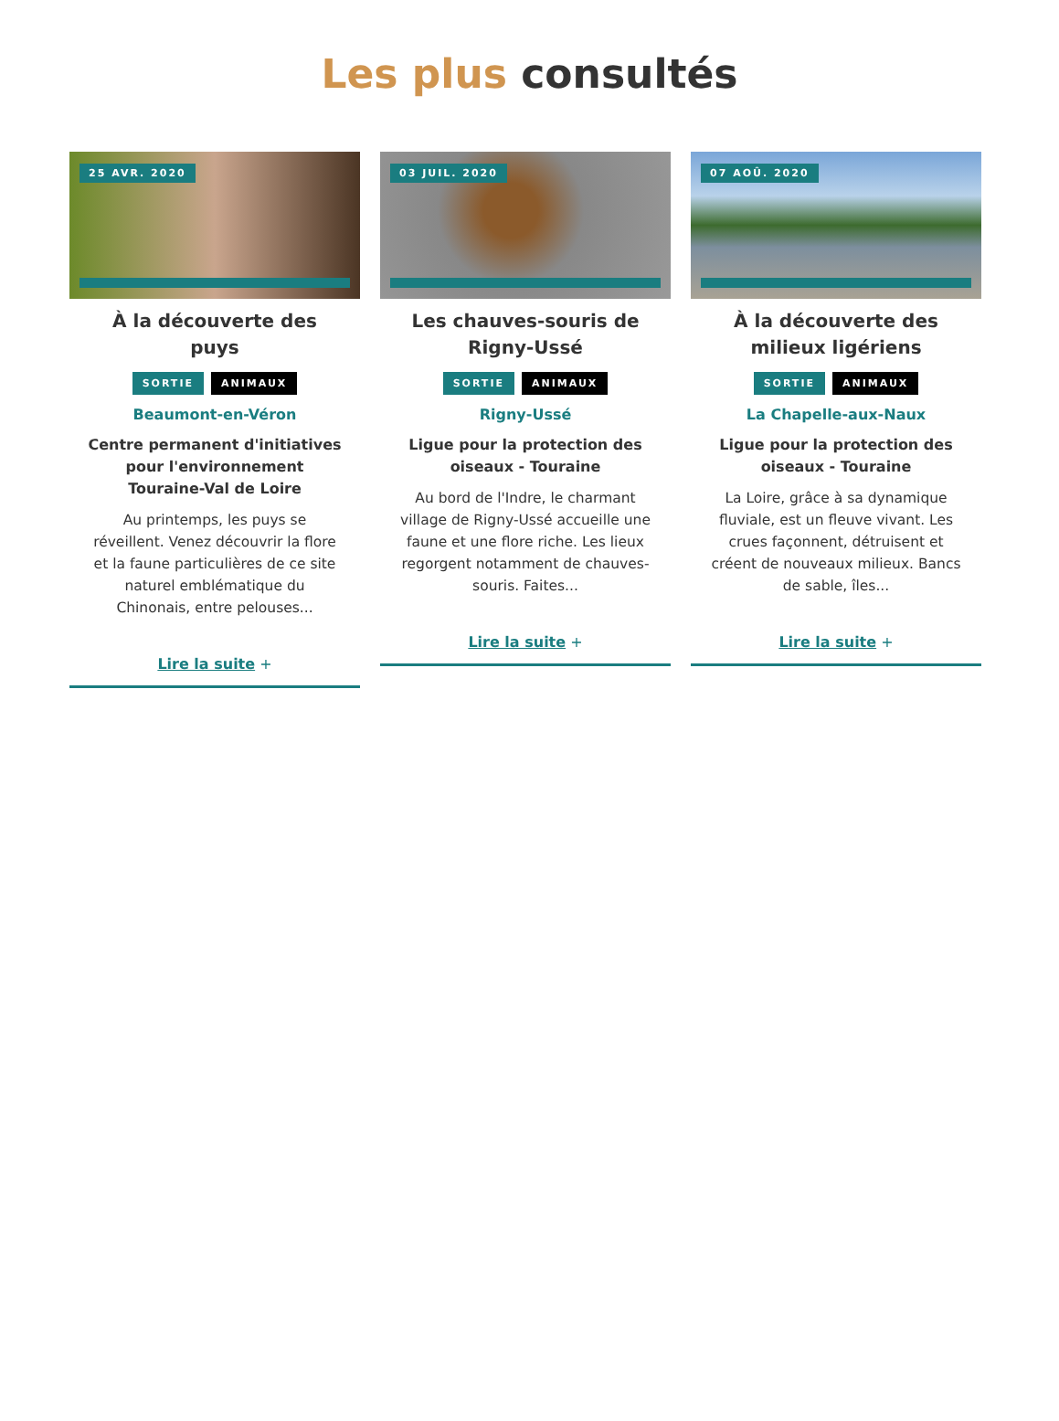Les plus consultés
25 AVR. 2020
À la découverte des puys
SORTIE ANIMAUX
Beaumont-en-Véron
Centre permanent d'initiatives pour l'environnement Touraine-Val de Loire
Au printemps, les puys se réveillent. Venez découvrir la flore et la faune particulières de ce site naturel emblématique du Chinonais, entre pelouses...
Lire la suite +
03 JUIL. 2020
Les chauves-souris de Rigny-Ussé
SORTIE ANIMAUX
Rigny-Ussé
Ligue pour la protection des oiseaux - Touraine
Au bord de l'Indre, le charmant village de Rigny-Ussé accueille une faune et une flore riche. Les lieux regorgent notamment de chauves-souris. Faites...
Lire la suite +
07 AOÛ. 2020
À la découverte des milieux ligériens
SORTIE ANIMAUX
La Chapelle-aux-Naux
Ligue pour la protection des oiseaux - Touraine
La Loire, grâce à sa dynamique fluviale, est un fleuve vivant. Les crues façonnent, détruisent et créent de nouveaux milieux. Bancs de sable, îles...
Lire la suite +